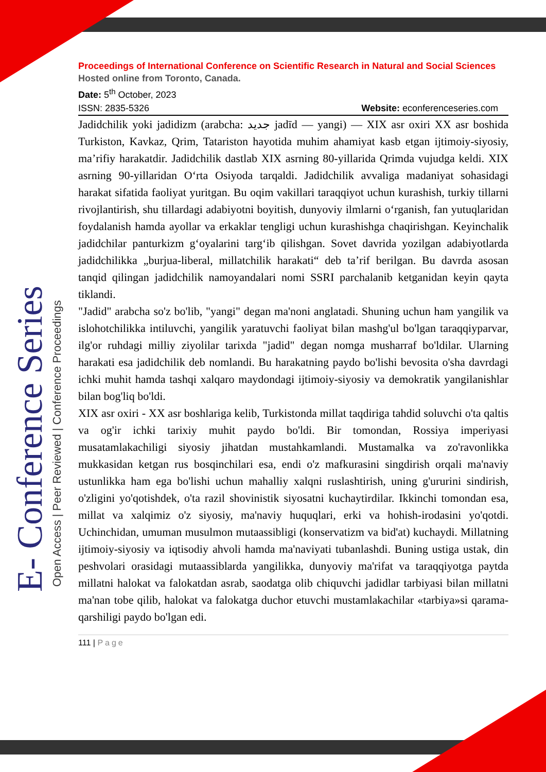E- Conference Series Open Access | Peer Reviewed | Conference Proceedings
Proceedings of International Conference on Scientific Research in Natural and Social Sciences
Hosted online from Toronto, Canada.
Date: 5<sup>th</sup> October, 2023
ISSN: 2835-5326 Website: econferenceseries.com
Jadidchilik yoki jadidizm (arabcha: جديد jadīd — yangi) — XIX asr oxiri XX asr boshida Turkiston, Kavkaz, Qrim, Tatariston hayotida muhim ahamiyat kasb etgan ijtimoiy-siyosiy, ma’rifiy harakatdir. Jadidchilik dastlab XIX asrning 80-yillarida Qrimda vujudga keldi. XIX asrning 90-yillaridan O‘rta Osiyoda tarqaldi. Jadidchilik avvaliga madaniyat sohasidagi harakat sifatida faoliyat yuritgan. Bu oqim vakillari taraqqiyot uchun kurashish, turkiy tillarni rivojlantirish, shu tillardagi adabiyotni boyitish, dunyoviy ilmlarni o‘rganish, fan yutuqlaridan foydalanish hamda ayollar va erkaklar tengligi uchun kurashishga chaqirishgan. Keyinchalik jadidchilar panturkizm g‘oyalarini targ‘ib qilishgan. Sovet davrida yozilgan adabiyotlarda jadidchilikka „burjua-liberal, millatchilik harakati“ deb ta’rif berilgan. Bu davrda asosan tanqid qilingan jadidchilik namoyandalari nomi SSRI parchalanib ketganidan keyin qayta tiklandi.
"Jadid" arabcha so'z bo'lib, "yangi" degan ma'noni anglatadi. Shuning uchun ham yangilik va islohotchilikka intiluvchi, yangilik yaratuvchi faoliyat bilan mashg'ul bo'lgan taraqqiyparvar, ilg'or ruhdagi milliy ziyolilar tarixda "jadid" degan nomga musharraf bo'ldilar. Ularning harakati esa jadidchilik deb nomlandi. Bu harakatning paydo bo'lishi bevosita o'sha davrdagi ichki muhit hamda tashqi xalqaro maydondagi ijtimoiy-siyosiy va demokratik yangilanishlar bilan bog'liq bo'ldi.
XIX asr oxiri - XX asr boshlariga kelib, Turkistonda millat taqdiriga tahdid soluvchi o'ta qaltis va og'ir ichki tarixiy muhit paydo bo'ldi. Bir tomondan, Rossiya imperiyasi musatamlakachiligi siyosiy jihatdan mustahkamlandi. Mustamalka va zo'ravonlikka mukkasidan ketgan rus bosqinchilari esa, endi o'z mafkurasini singdirish orqali ma'naviy ustunlikka ham ega bo'lishi uchun mahalliy xalqni ruslashtirish, uning g'ururini sindirish, o'zligini yo'qotishdek, o'ta razil shovinistik siyosatni kuchaytirdilar. Ikkinchi tomondan esa, millat va xalqimiz o'z siyosiy, ma'naviy huquqlari, erki va hohish-irodasini yo'qotdi. Uchinchidan, umuman musulmon mutaassibligi (konservatizm va bid'at) kuchaydi. Millatning ijtimoiy-siyosiy va iqtisodiy ahvoli hamda ma'naviyati tubanlashdi. Buning ustiga ustak, din peshvolari orasidagi mutaassiblarda yangilikka, dunyoviy ma'rifat va taraqqiyotga paytda millatni halokat va falokatdan asrab, saodatga olib chiquvchi jadidlar tarbiyasi bilan millatni ma'nan tobe qilib, halokat va falokatga duchor etuvchi mustamlakachilar «tarbiya»si qarama-qarshiligi paydo bo'lgan edi.
111 | Page